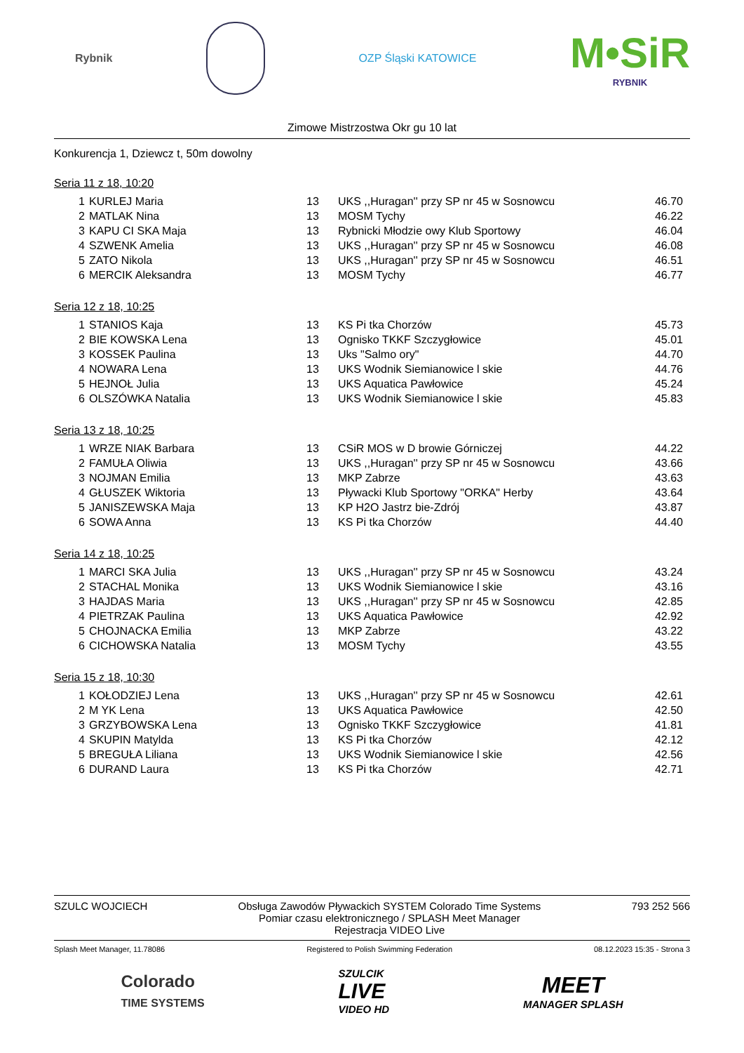Rybnik OZP Śląski KATOWICE
M•SiR
RYBNIK
Zimowe Mistrzostwa Okr gu 10 lat
Konkurencja 1, Dziewcz t, 50m dowolny
Seria 11 z 18, 10:20
| 1 | KURLEJ Maria | 13 | UKS ,,Huragan'' przy SP nr 45 w Sosnowcu | 46.70 |
| 2 | MATLAK Nina | 13 | MOSM Tychy | 46.22 |
| 3 | KAPU CI SKA Maja | 13 | Rybnicki Młodzie owy Klub Sportowy | 46.04 |
| 4 | SZWENK Amelia | 13 | UKS ,,Huragan'' przy SP nr 45 w Sosnowcu | 46.08 |
| 5 | ZATO Nikola | 13 | UKS ,,Huragan'' przy SP nr 45 w Sosnowcu | 46.51 |
| 6 | MERCIK Aleksandra | 13 | MOSM Tychy | 46.77 |
Seria 12 z 18, 10:25
| 1 | STANIOS Kaja | 13 | KS Pi tka Chorzów | 45.73 |
| 2 | BIE KOWSKA Lena | 13 | Ognisko TKKF Szczygłowice | 45.01 |
| 3 | KOSSEK Paulina | 13 | Uks "Salmo ory" | 44.70 |
| 4 | NOWARA Lena | 13 | UKS Wodnik Siemianowice l skie | 44.76 |
| 5 | HEJNOŁ Julia | 13 | UKS Aquatica Pawłowice | 45.24 |
| 6 | OLSZÓWKA Natalia | 13 | UKS Wodnik Siemianowice l skie | 45.83 |
Seria 13 z 18, 10:25
| 1 | WRZE NIAK Barbara | 13 | CSiR MOS w D browie Górniczej | 44.22 |
| 2 | FAMUŁA Oliwia | 13 | UKS ,,Huragan'' przy SP nr 45 w Sosnowcu | 43.66 |
| 3 | NOJMAN Emilia | 13 | MKP Zabrze | 43.63 |
| 4 | GŁUSZEK Wiktoria | 13 | Pływacki Klub Sportowy "ORKA" Herby | 43.64 |
| 5 | JANISZEWSKA Maja | 13 | KP H2O Jastrz bie-Zdrój | 43.87 |
| 6 | SOWA Anna | 13 | KS Pi tka Chorzów | 44.40 |
Seria 14 z 18, 10:25
| 1 | MARCI SKA Julia | 13 | UKS ,,Huragan'' przy SP nr 45 w Sosnowcu | 43.24 |
| 2 | STACHAL Monika | 13 | UKS Wodnik Siemianowice l skie | 43.16 |
| 3 | HAJDAS Maria | 13 | UKS ,,Huragan'' przy SP nr 45 w Sosnowcu | 42.85 |
| 4 | PIETRZAK Paulina | 13 | UKS Aquatica Pawłowice | 42.92 |
| 5 | CHOJNACKA Emilia | 13 | MKP Zabrze | 43.22 |
| 6 | CICHOWSKA Natalia | 13 | MOSM Tychy | 43.55 |
Seria 15 z 18, 10:30
| 1 | KOŁODZIEJ Lena | 13 | UKS ,,Huragan'' przy SP nr 45 w Sosnowcu | 42.61 |
| 2 | M YK Lena | 13 | UKS Aquatica Pawłowice | 42.50 |
| 3 | GRZYBOWSKA Lena | 13 | Ognisko TKKF Szczygłowice | 41.81 |
| 4 | SKUPIN Matylda | 13 | KS Pi tka Chorzów | 42.12 |
| 5 | BREGUŁA Liliana | 13 | UKS Wodnik Siemianowice l skie | 42.56 |
| 6 | DURAND Laura | 13 | KS Pi tka Chorzów | 42.71 |
SZULC WOJCIECH Obsługa Zawodów Pływackich SYSTEM Colorado Time Systems
Pomiar czasu elektronicznego / SPLASH Meet Manager
Rejestracja VIDEO Live 793 252 566
Splash Meet Manager, 11.78086 Registered to Polish Swimming Federation 08.12.2023 15:35 - Strona 3
Colorado
TIME SYSTEMS
SZULCIK
LIVE
VIDEO HD
MEET
MANAGER SPLASH